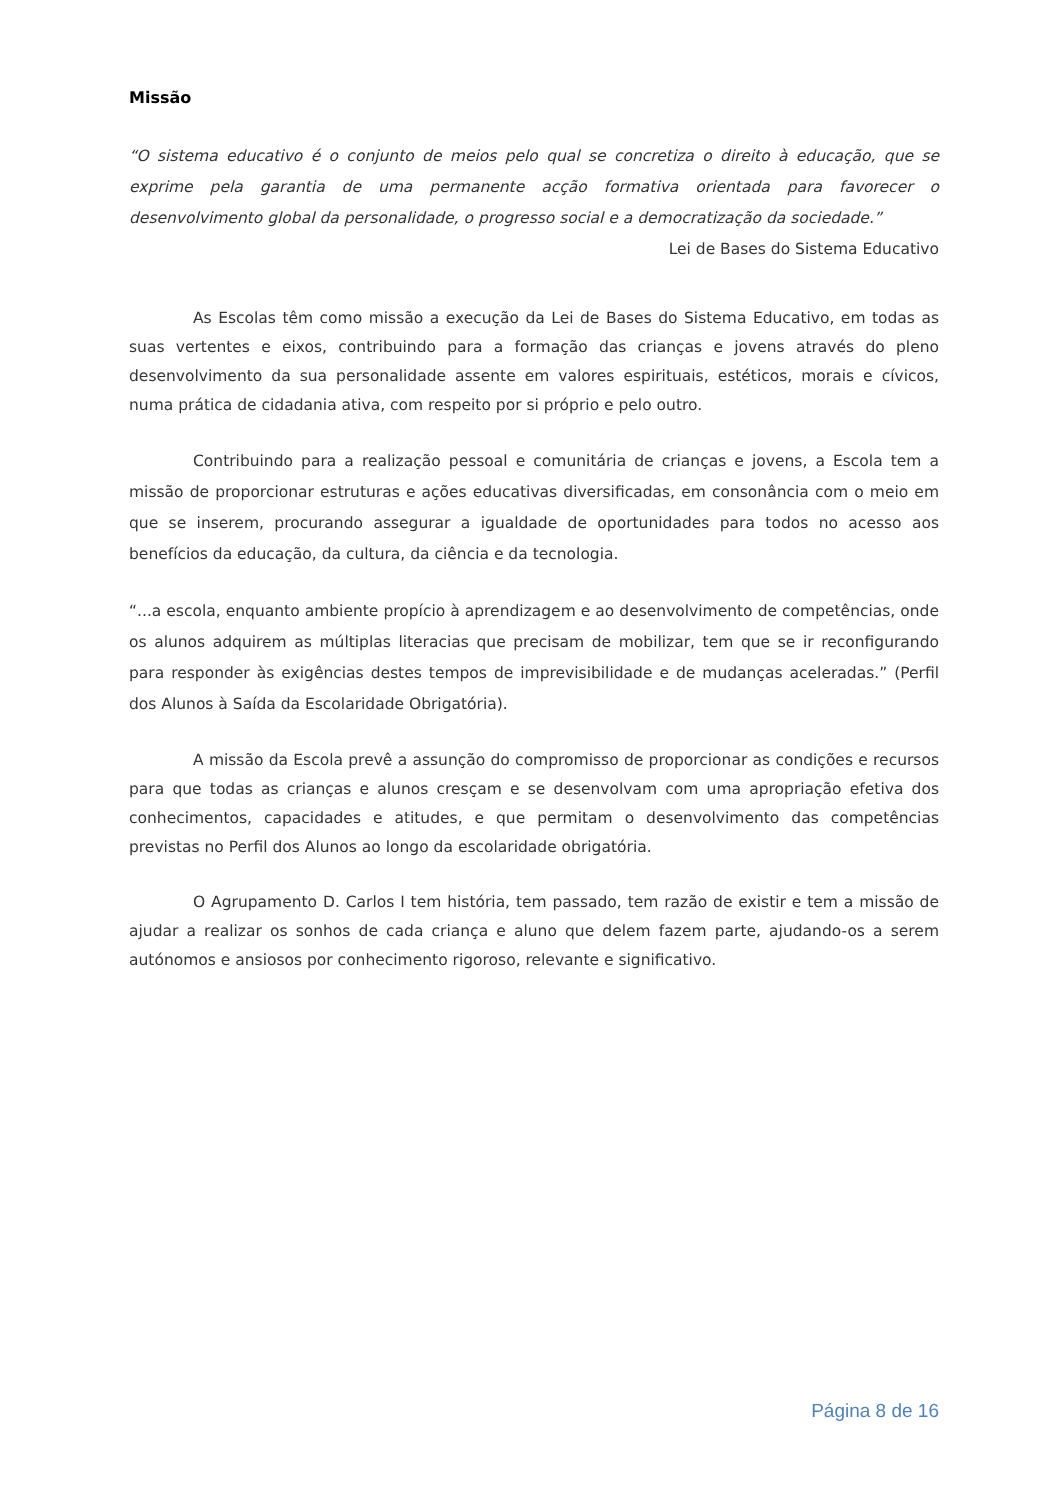Missão
“O sistema educativo é o conjunto de meios pelo qual se concretiza o direito à educação, que se exprime pela garantia de uma permanente acção formativa orientada para favorecer o desenvolvimento global da personalidade, o progresso social e a democratização da sociedade.”
Lei de Bases do Sistema Educativo
As Escolas têm como missão a execução da Lei de Bases do Sistema Educativo, em todas as suas vertentes e eixos, contribuindo para a formação das crianças e jovens através do pleno desenvolvimento da sua personalidade assente em valores espirituais, estéticos, morais e cívicos, numa prática de cidadania ativa, com respeito por si próprio e pelo outro.
Contribuindo para a realização pessoal e comunitária de crianças e jovens, a Escola tem a missão de proporcionar estruturas e ações educativas diversificadas, em consonância com o meio em que se inserem, procurando assegurar a igualdade de oportunidades para todos no acesso aos benefícios da educação, da cultura, da ciência e da tecnologia.
“...a escola, enquanto ambiente propício à aprendizagem e ao desenvolvimento de competências, onde os alunos adquirem as múltiplas literacias que precisam de mobilizar, tem que se ir reconfigurando para responder às exigências destes tempos de imprevisibilidade e de mudanças aceleradas.” (Perfil dos Alunos à Saída da Escolaridade Obrigatória).
A missão da Escola prevê a assunção do compromisso de proporcionar as condições e recursos para que todas as crianças e alunos cresçam e se desenvolvam com uma apropriação efetiva dos conhecimentos, capacidades e atitudes, e que permitam o desenvolvimento das competências previstas no Perfil dos Alunos ao longo da escolaridade obrigatória.
O Agrupamento D. Carlos I tem história, tem passado, tem razão de existir e tem a missão de ajudar a realizar os sonhos de cada criança e aluno que delem fazem parte, ajudando-os a serem autónomos e ansiosos por conhecimento rigoroso, relevante e significativo.
Página 8 de 16